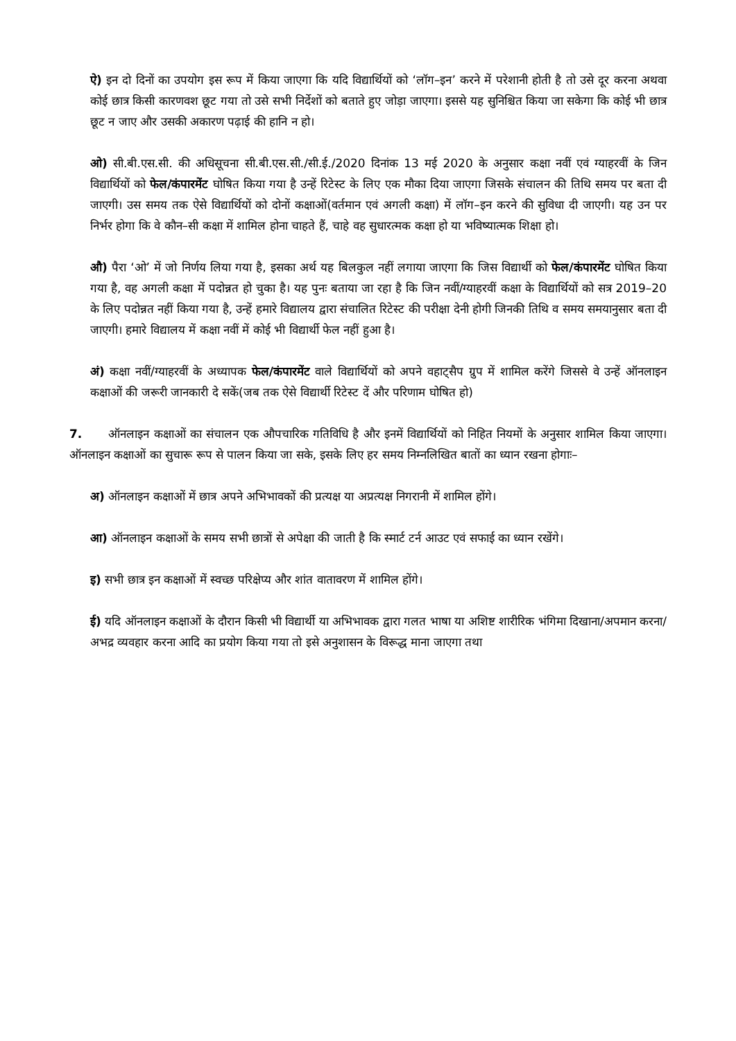ऐ) इन दो दिनों का उपयोग इस रूप में किया जाएगा कि यदि विद्यार्थियों को ‘लॉग–इन’ करने में परेशानी होती है तो उसे दूर करना अथवा कोई छात्र किसी कारणवश छूट गया तो उसे सभी निर्देशों को बताते हुए जोड़ा जाएगा। इससे यह सुनिश्चित किया जा सकेगा कि कोई भी छात्र छूट न जाए और उसकी अकारण पढ़ाई की हानि न हो।
ओ) सी.बी.एस.सी. की अधिसूचना सी.बी.एस.सी./सी.ई./2020 दिनांक 13 मई 2020 के अनुसार कक्षा नवीं एवं ग्याहरवीं के जिन विद्यार्थियों को फेल/कंपारमेंट घोषित किया गया है उन्हें रिटेस्ट के लिए एक मौका दिया जाएगा जिसके संचालन की तिथि समय पर बता दी जाएगी। उस समय तक ऐसे विद्यार्थियों को दोनों कक्षाओं(वर्तमान एवं अगली कक्षा) में लॉग–इन करने की सुविधा दी जाएगी। यह उन पर निर्भर होगा कि वे कौन–सी कक्षा में शामिल होना चाहते हैं, चाहे वह सुधारत्मक कक्षा हो या भविष्यात्मक शिक्षा हो।
औ) पैरा ‘ओ’ में जो निर्णय लिया गया है, इसका अर्थ यह बिलकुल नहीं लगाया जाएगा कि जिस विद्यार्थी को फेल/कंपारमेंट घोषित किया गया है, वह अगली कक्षा में पदोन्नत हो चुका है। यह पुनः बताया जा रहा है कि जिन नवीं/ग्याहरवीं कक्षा के विद्यार्थियों को सत्र 2019–20 के लिए पदोन्नत नहीं किया गया है, उन्हें हमारे विद्यालय द्वारा संचालित रिटेस्ट की परीक्षा देनी होगी जिनकी तिथि व समय समयानुसार बता दी जाएगी। हमारे विद्यालय में कक्षा नवीं में कोई भी विद्यार्थी फेल नहीं हुआ है।
अं) कक्षा नवीं/ग्याहरवीं के अध्यापक फेल/कंपारमेंट वाले विद्यार्थियों को अपने वहाट्सैप ग्रुप में शामिल करेंगे जिससे वे उन्हें ऑनलाइन कक्षाओं की जरूरी जानकारी दे सकें(जब तक ऐसे विद्यार्थी रिटेस्ट दें और परिणाम घोषित हो)
7. ऑनलाइन कक्षाओं का संचालन एक औपचारिक गतिविधि है और इनमें विद्यार्थियों को निहित नियमों के अनुसार शामिल किया जाएगा। ऑनलाइन कक्षाओं का सुचारू रूप से पालन किया जा सके, इसके लिए हर समय निम्नलिखित बातों का ध्यान रखना होगाः–
अ) ऑनलाइन कक्षाओं में छात्र अपने अभिभावकों की प्रत्यक्ष या अप्रत्यक्ष निगरानी में शामिल होंगे।
आ) ऑनलाइन कक्षाओं के समय सभी छात्रों से अपेक्षा की जाती है कि स्मार्ट टर्न आउट एवं सफाई का ध्यान रखेंगे।
इ) सभी छात्र इन कक्षाओं में स्वच्छ परिक्षेप्य और शांत वातावरण में शामिल होंगे।
ई) यदि ऑनलाइन कक्षाओं के दौरान किसी भी विद्यार्थी या अभिभावक द्वारा गलत भाषा या अशिष्ट शारीरिक भंगिमा दिखाना/अपमान करना/अभद्र व्यवहार करना आदि का प्रयोग किया गया तो इसे अनुशासन के विरूद्ध माना जाएगा तथा